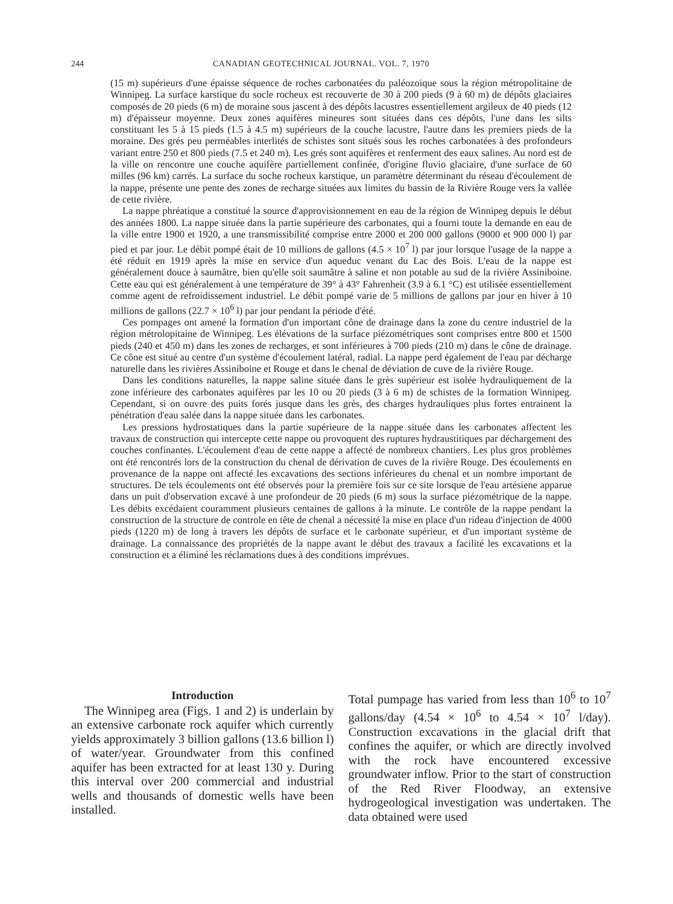244 CANADIAN GEOTECHNICAL JOURNAL. VOL. 7, 1970
(15 m) supérieurs d'une épaisse séquence de roches carbonatées du paléozoique sous la région métropolitaine de Winnipeg. La surface karstique du socle rocheux est recouverte de 30 à 200 pieds (9 à 60 m) de dépôts glaciaires composés de 20 pieds (6 m) de moraine sous jascent à des dépôts lacustres essentiellement argileux de 40 pieds (12 m) d'épaisseur moyenne. Deux zones aquifères mineures sont situées dans ces dépôts, l'une dans les silts constituant les 5 à 15 pieds (1.5 à 4.5 m) supérieurs de la couche lacustre, l'autre dans les premiers pieds de la moraine. Des grés peu perméables interlités de schistes sont situés sous les roches carbonatées à des profondeurs variant entre 250 et 800 pieds (7.5 et 240 m). Les grés sont aquifères et renferment des eaux salines. Au nord est de la ville on rencontre une couche aquifère partiellement confinée, d'origine fluvio glaciaire, d'une surface de 60 milles (96 km) carrés. La surface du soche rocheux karstique, un paramètre déterminant du réseau d'écoulement de la nappe, présente une pente des zones de recharge situées aux limites du bassin de la Rivière Rouge vers la vallée de cette rivière.
La nappe phréatique a constitué la source d'approvisionnement en eau de la région de Winnipeg depuis le début des années 1800. La nappe située dans la partie supérieure des carbonates, qui a fourni toute la demande en eau de la ville entre 1900 et 1920, a une transmissibilité comprise entre 2000 et 200 000 gallons (9000 et 900 000 l) par pied et par jour. Le débit pompé était de 10 millions de gallons (4.5 × 10<sup>7</sup> l) par jour lorsque l'usage de la nappe a été réduit en 1919 après la mise en service d'un aqueduc venant du Lac des Bois. L'eau de la nappe est généralement douce à saumâtre, bien qu'elle soit saumâtre à saline et non potable au sud de la rivière Assiniboine. Cette eau qui est généralement à une température de 39° à 43° Fahrenheit (3.9 à 6.1 °C) est utilisée essentiellement comme agent de refroidissement industriel. Le débit pompé varie de 5 millions de gallons par jour en hiver à 10 millions de gallons (22.7 × 10<sup>6</sup> l) par jour pendant la période d'été.
Ces pompages ont amené la formation d'un important cône de drainage dans la zone du centre industriel de la région métrolopitaine de Winnipeg. Les élévations de la surface piézométriques sont comprises entre 800 et 1500 pieds (240 et 450 m) dans les zones de recharges, et sont inférieures à 700 pieds (210 m) dans le cône de drainage. Ce cône est situé au centre d'un système d'écoulement latéral, radial. La nappe perd également de l'eau par décharge naturelle dans les rivières Assiniboine et Rouge et dans le chenal de déviation de cuve de la rivière Rouge.
Dans les conditions naturelles, la nappe saline située dans le grès supérieur est isolée hydrauliquement de la zone inférieure des carbonates aquifères par les 10 ou 20 pieds (3 à 6 m) de schistes de la formation Winnipeg. Cependant, si on ouvre des puits forés jusque dans les grès, des charges hydrauliques plus fortes entrainent la pénétration d'eau salée dans la nappe située dans les carbonates.
Les pressions hydrostatiques dans la partie supérieure de la nappe située dans les carbonates affectent les travaux de construction qui intercepte cette nappe ou provoquent des ruptures hydraustitiques par déchargement des couches confinantes. L'écoulement d'eau de cette nappe a affecté de nombreux chantiers. Les plus gros problèmes ont été rencontrés lors de la construction du chenal de dérivation de cuves de la rivière Rouge. Des écoulements en provenance de la nappe ont affecté les excavations des sections inférieures du chenal et un nombre important de structures. De tels écoulements ont été observés pour la première fois sur ce site lorsque de l'eau artésiene apparue dans un puit d'observation excavé à une profondeur de 20 pieds (6 m) sous la surface piézométrique de la nappe. Les débits excédaient couramment plusieurs centaines de gallons à la minute. Le contrôle de la nappe pendant la construction de la structure de controle en tête de chenal a nécessité la mise en place d'un rideau d'injection de 4000 pieds (1220 m) de long à travers les dépôts de surface et le carbonate supérieur, et d'un important système de drainage. La connaissance des propriétés de la nappe avant le début des travaux a facilité les excavations et la construction et a éliminé les réclamations dues à des conditions imprévues.
Introduction
The Winnipeg area (Figs. 1 and 2) is underlain by an extensive carbonate rock aquifer which currently yields approximately 3 billion gallons (13.6 billion l) of water/year. Groundwater from this confined aquifer has been extracted for at least 130 y. During this interval over 200 commercial and industrial wells and thousands of domestic wells have been installed.
Total pumpage has varied from less than 10<sup>6</sup> to 10<sup>7</sup> gallons/day (4.54 × 10<sup>6</sup> to 4.54 × 10<sup>7</sup> l/day). Construction excavations in the glacial drift that confines the aquifer, or which are directly involved with the rock have encountered excessive groundwater inflow. Prior to the start of construction of the Red River Floodway, an extensive hydrogeological investigation was undertaken. The data obtained were used